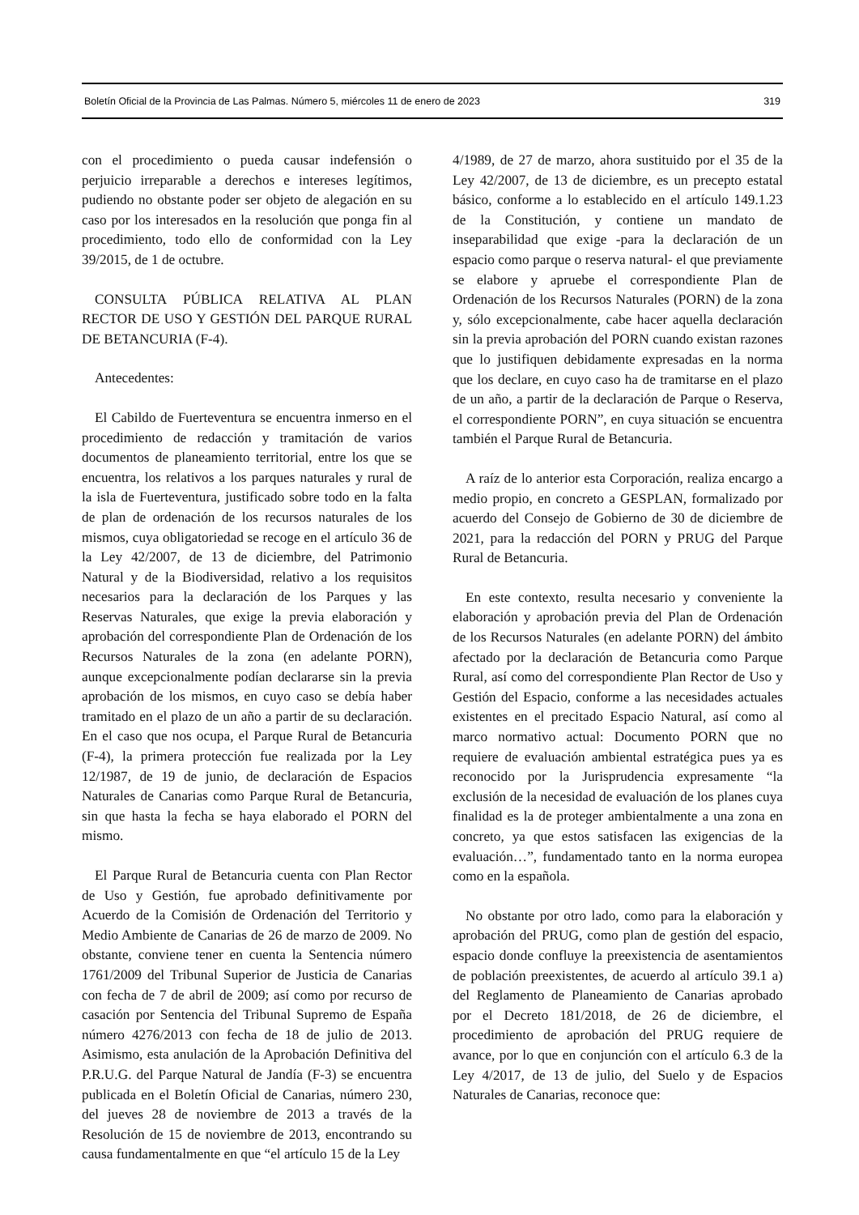Boletín Oficial de la Provincia de Las Palmas. Número 5, miércoles 11 de enero de 2023 319
con el procedimiento o pueda causar indefensión o perjuicio irreparable a derechos e intereses legítimos, pudiendo no obstante poder ser objeto de alegación en su caso por los interesados en la resolución que ponga fin al procedimiento, todo ello de conformidad con la Ley 39/2015, de 1 de octubre.
CONSULTA PÚBLICA RELATIVA AL PLAN RECTOR DE USO Y GESTIÓN DEL PARQUE RURAL DE BETANCURIA (F-4).
Antecedentes:
El Cabildo de Fuerteventura se encuentra inmerso en el procedimiento de redacción y tramitación de varios documentos de planeamiento territorial, entre los que se encuentra, los relativos a los parques naturales y rural de la isla de Fuerteventura, justificado sobre todo en la falta de plan de ordenación de los recursos naturales de los mismos, cuya obligatoriedad se recoge en el artículo 36 de la Ley 42/2007, de 13 de diciembre, del Patrimonio Natural y de la Biodiversidad, relativo a los requisitos necesarios para la declaración de los Parques y las Reservas Naturales, que exige la previa elaboración y aprobación del correspondiente Plan de Ordenación de los Recursos Naturales de la zona (en adelante PORN), aunque excepcionalmente podían declararse sin la previa aprobación de los mismos, en cuyo caso se debía haber tramitado en el plazo de un año a partir de su declaración. En el caso que nos ocupa, el Parque Rural de Betancuria (F-4), la primera protección fue realizada por la Ley 12/1987, de 19 de junio, de declaración de Espacios Naturales de Canarias como Parque Rural de Betancuria, sin que hasta la fecha se haya elaborado el PORN del mismo.
El Parque Rural de Betancuria cuenta con Plan Rector de Uso y Gestión, fue aprobado definitivamente por Acuerdo de la Comisión de Ordenación del Territorio y Medio Ambiente de Canarias de 26 de marzo de 2009. No obstante, conviene tener en cuenta la Sentencia número 1761/2009 del Tribunal Superior de Justicia de Canarias con fecha de 7 de abril de 2009; así como por recurso de casación por Sentencia del Tribunal Supremo de España número 4276/2013 con fecha de 18 de julio de 2013. Asimismo, esta anulación de la Aprobación Definitiva del P.R.U.G. del Parque Natural de Jandía (F-3) se encuentra publicada en el Boletín Oficial de Canarias, número 230, del jueves 28 de noviembre de 2013 a través de la Resolución de 15 de noviembre de 2013, encontrando su causa fundamentalmente en que “el artículo 15 de la Ley
4/1989, de 27 de marzo, ahora sustituido por el 35 de la Ley 42/2007, de 13 de diciembre, es un precepto estatal básico, conforme a lo establecido en el artículo 149.1.23 de la Constitución, y contiene un mandato de inseparabilidad que exige -para la declaración de un espacio como parque o reserva natural- el que previamente se elabore y apruebe el correspondiente Plan de Ordenación de los Recursos Naturales (PORN) de la zona y, sólo excepcionalmente, cabe hacer aquella declaración sin la previa aprobación del PORN cuando existan razones que lo justifiquen debidamente expresadas en la norma que los declare, en cuyo caso ha de tramitarse en el plazo de un año, a partir de la declaración de Parque o Reserva, el correspondiente PORN”, en cuya situación se encuentra también el Parque Rural de Betancuria.
A raíz de lo anterior esta Corporación, realiza encargo a medio propio, en concreto a GESPLAN, formalizado por acuerdo del Consejo de Gobierno de 30 de diciembre de 2021, para la redacción del PORN y PRUG del Parque Rural de Betancuria.
En este contexto, resulta necesario y conveniente la elaboración y aprobación previa del Plan de Ordenación de los Recursos Naturales (en adelante PORN) del ámbito afectado por la declaración de Betancuria como Parque Rural, así como del correspondiente Plan Rector de Uso y Gestión del Espacio, conforme a las necesidades actuales existentes en el precitado Espacio Natural, así como al marco normativo actual: Documento PORN que no requiere de evaluación ambiental estratégica pues ya es reconocido por la Jurisprudencia expresamente “la exclusión de la necesidad de evaluación de los planes cuya finalidad es la de proteger ambientalmente a una zona en concreto, ya que estos satisfacen las exigencias de la evaluación…”, fundamentado tanto en la norma europea como en la española.
No obstante por otro lado, como para la elaboración y aprobación del PRUG, como plan de gestión del espacio, espacio donde confluye la preexistencia de asentamientos de población preexistentes, de acuerdo al artículo 39.1 a) del Reglamento de Planeamiento de Canarias aprobado por el Decreto 181/2018, de 26 de diciembre, el procedimiento de aprobación del PRUG requiere de avance, por lo que en conjunción con el artículo 6.3 de la Ley 4/2017, de 13 de julio, del Suelo y de Espacios Naturales de Canarias, reconoce que: